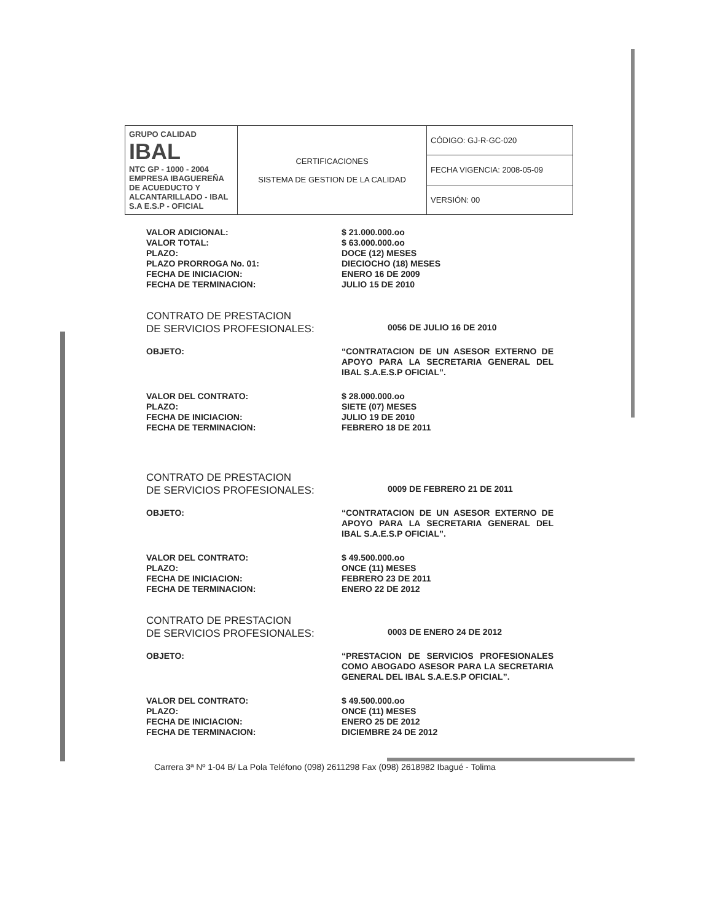| GRUPO CALIDAD IBAL NTC GP - 1000 - 2004 EMPRESA IBAGUEREÑA DE ACUEDUCTO Y ALCANTARILLADO - IBAL S.A E.S.P - OFICIAL | CERTIFICACIONES SISTEMA DE GESTION DE LA CALIDAD | CÓDIGO: GJ-R-GC-020 |
| | | FECHA VIGENCIA: 2008-05-09 |
| | | VERSIÓN: 00 |
VALOR ADICIONAL:
VALOR TOTAL:
PLAZO:
PLAZO PRORROGA No. 01:
FECHA DE INICIACION:
FECHA DE TERMINACION:
$ 21.000.000.oo
$ 63.000.000.oo
DOCE (12) MESES
DIECIOCHO (18) MESES
ENERO 16 DE 2009
JULIO 15 DE 2010
CONTRATO DE PRESTACION
DE SERVICIOS PROFESIONALES:
0056 DE JULIO 16 DE 2010
OBJETO: “CONTRATACION DE UN ASESOR EXTERNO DE APOYO PARA LA SECRETARIA GENERAL DEL IBAL S.A.E.S.P OFICIAL”.
VALOR DEL CONTRATO:
PLAZO:
FECHA DE INICIACION:
FECHA DE TERMINACION:
$ 28.000.000.oo
SIETE (07) MESES
JULIO 19 DE 2010
FEBRERO 18 DE 2011
CONTRATO DE PRESTACION
DE SERVICIOS PROFESIONALES:
0009 DE FEBRERO 21 DE 2011
OBJETO: “CONTRATACION DE UN ASESOR EXTERNO DE APOYO PARA LA SECRETARIA GENERAL DEL IBAL S.A.E.S.P OFICIAL”.
VALOR DEL CONTRATO:
PLAZO:
FECHA DE INICIACION:
FECHA DE TERMINACION:
$ 49.500.000.oo
ONCE (11) MESES
FEBRERO 23 DE 2011
ENERO 22 DE 2012
CONTRATO DE PRESTACION
DE SERVICIOS PROFESIONALES:
0003 DE ENERO 24 DE 2012
OBJETO: “PRESTACION DE SERVICIOS PROFESIONALES COMO ABOGADO ASESOR PARA LA SECRETARIA GENERAL DEL IBAL S.A.E.S.P OFICIAL”.
VALOR DEL CONTRATO:
PLAZO:
FECHA DE INICIACION:
FECHA DE TERMINACION:
$ 49.500.000.oo
ONCE (11) MESES
ENERO 25 DE 2012
DICIEMBRE 24 DE 2012
Carrera 3ª Nº 1-04 B/ La Pola Teléfono (098) 2611298 Fax (098) 2618982 Ibagué - Tolima